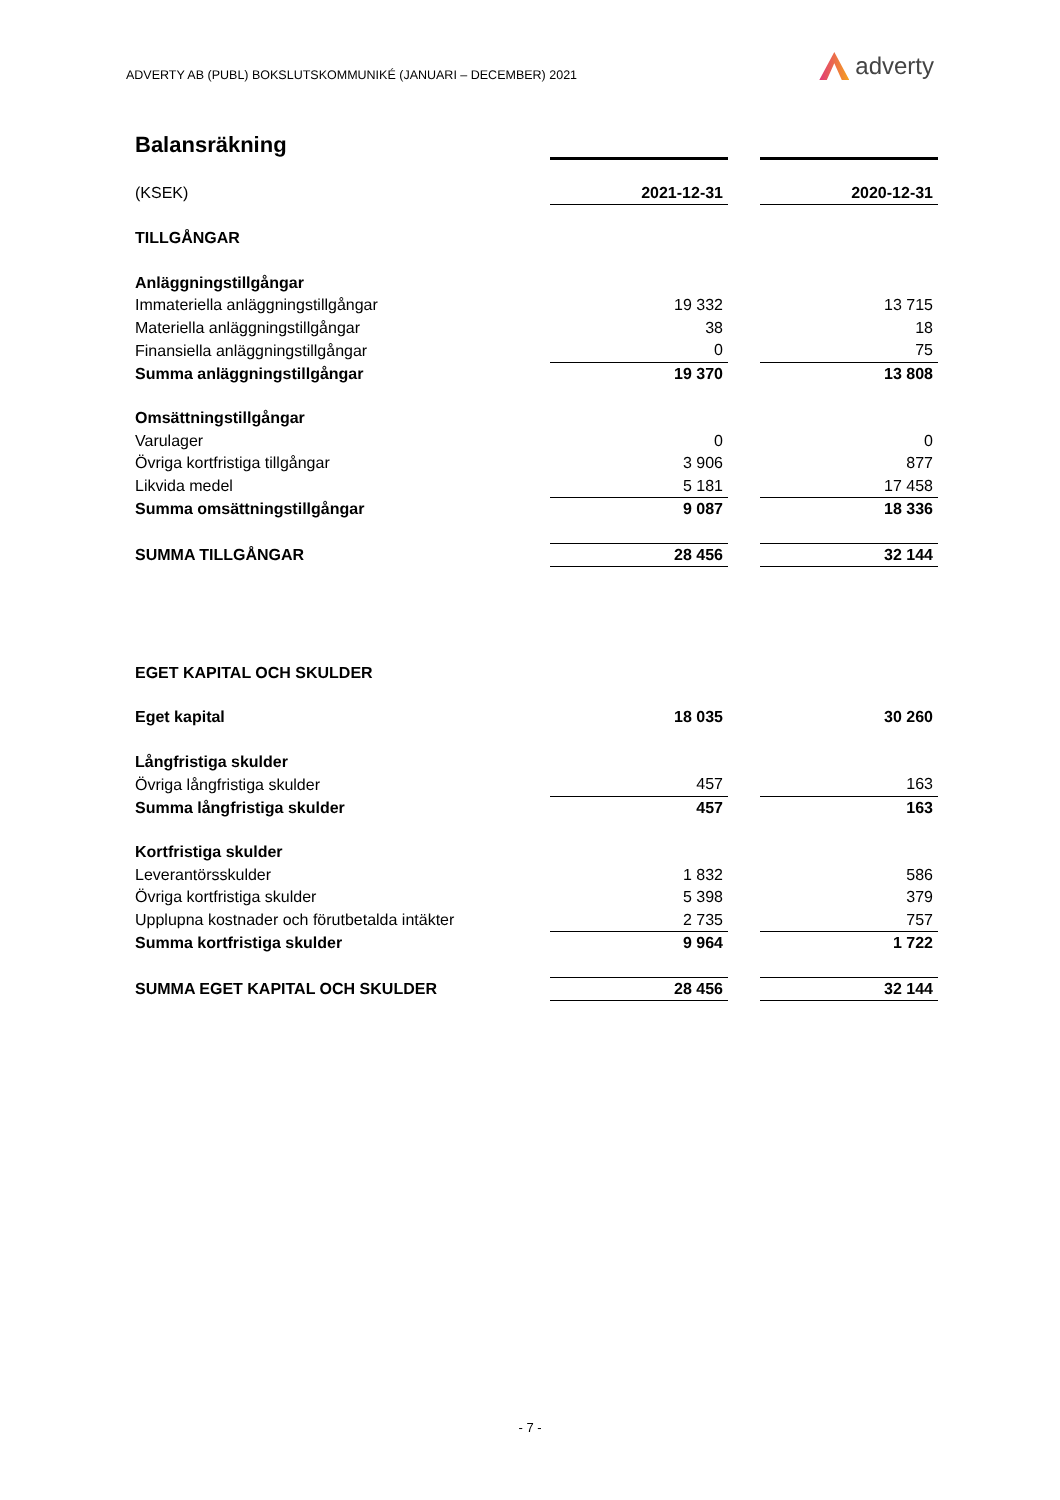ADVERTY AB (PUBL) BOKSLUTSKOMMUNIKÉ (JANUARI – DECEMBER) 2021
adverty
| Balansräkning | | | |
| (KSEK) | 2021-12-31 | | 2020-12-31 |
| TILLGÅNGAR | | | |
| Anläggningstillgångar | | | |
| Immateriella anläggningstillgångar | 19 332 | | 13 715 |
| Materiella anläggningstillgångar | 38 | | 18 |
| Finansiella anläggningstillgångar | 0 | | 75 |
| Summa anläggningstillgångar | 19 370 | | 13 808 |
| Omsättningstillgångar | | | |
| Varulager | 0 | | 0 |
| Övriga kortfristiga tillgångar | 3 906 | | 877 |
| Likvida medel | 5 181 | | 17 458 |
| Summa omsättningstillgångar | 9 087 | | 18 336 |
| SUMMA TILLGÅNGAR | 28 456 | | 32 144 |
| EGET KAPITAL OCH SKULDER | | | |
| Eget kapital | 18 035 | | 30 260 |
| Långfristiga skulder | | | |
| Övriga långfristiga skulder | 457 | | 163 |
| Summa långfristiga skulder | 457 | | 163 |
| Kortfristiga skulder | | | |
| Leverantörsskulder | 1 832 | | 586 |
| Övriga kortfristiga skulder | 5 398 | | 379 |
| Upplupna kostnader och förutbetalda intäkter | 2 735 | | 757 |
| Summa kortfristiga skulder | 9 964 | | 1 722 |
| SUMMA EGET KAPITAL OCH SKULDER | 28 456 | | 32 144 |
- 7 -